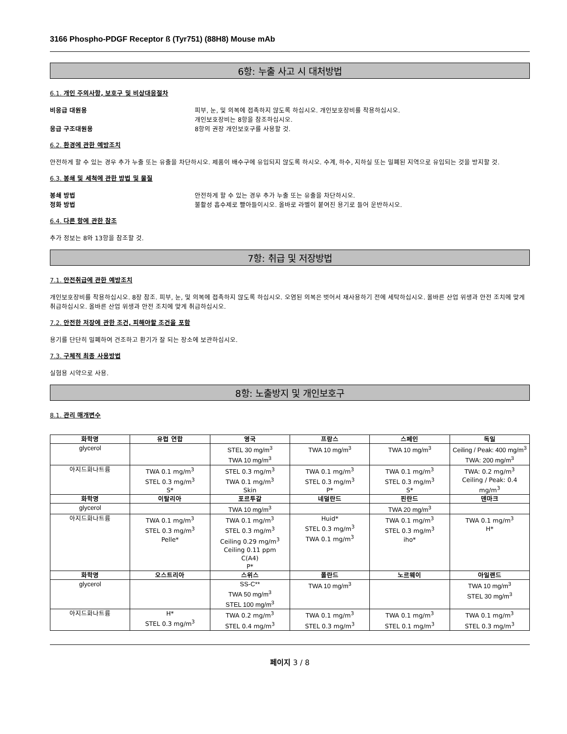3166 Phospho-PDGF Receptor ß (Tyr751) (88H8) Mouse mAb
6항: 누출 사고 시 대처방법
6.1. 개인 주의사항, 보호구 및 비상대응절차
비응급 대원용 피부, 눈, 및 의복에 접촉하지 않도록 하십시오. 개인보호장비를 착용하십시오.
개인보호장비는 8항을 참조하십시오.
응급 구조대원용 8항의 권장 개인보호구를 사용할 것.
6.2. 환경에 관한 예방조치
안전하게 할 수 있는 경우 추가 누출 또는 유출을 차단하시오. 제품이 배수구에 유입되지 않도록 하시오. 수계, 하수, 지하실 또는 밀폐된 지역으로 유입되는 것을 방지할 것.
6.3. 봉쇄 및 세척에 관한 방법 및 물질
봉쇄 방법 안전하게 할 수 있는 경우 추가 누출 또는 유출을 차단하시오.
정화 방법 불활성 흡수제로 빨아들이시오. 올바로 라벨이 붙여진 용기로 들어 운반하시오.
6.4. 다른 항에 관한 참조
추가 정보는 8와 13항을 참조할 것.
7항: 취급 및 저장방법
7.1. 안전취급에 관한 예방조치
개인보호장비를 착용하십시오. 8장 참조. 피부, 눈, 및 의복에 접촉하지 않도록 하십시오. 오염된 의복은 벗어서 재사용하기 전에 세탁하십시오. 올바른 산업 위생과 안전 조치에 맞게 취급하십시오. 올바른 산업 위생과 안전 조치에 맞게 취급하십시오.
7.2. 안전한 저장에 관한 조건, 피해야할 조건을 포함
용기를 단단히 밀폐하여 건조하고 환기가 잘 되는 장소에 보관하십시오.
7.3. 구체적 최종 사용방법
실험용 시약으로 사용.
8항: 노출방지 및 개인보호구
8.1. 관리 매개변수
| 화학명 | 유럽 연합 | 영국 | 프랑스 | 스페인 | 독일 |
| --- | --- | --- | --- | --- | --- |
| glycerol | | STEL 30 mg/m<sup>3</sup> TWA 10 mg/m<sup>3</sup> | TWA 10 mg/m<sup>3</sup> | TWA 10 mg/m<sup>3</sup> | Ceiling / Peak: 400 mg/m<sup>3</sup> TWA: 200 mg/m<sup>3</sup> |
| 아지드화나트륨 | TWA 0.1 mg/m<sup>3</sup> STEL 0.3 mg/m<sup>3</sup> S* | STEL 0.3 mg/m<sup>3</sup> TWA 0.1 mg/m<sup>3</sup> Skin | TWA 0.1 mg/m<sup>3</sup> STEL 0.3 mg/m<sup>3</sup> P* | TWA 0.1 mg/m<sup>3</sup> STEL 0.3 mg/m<sup>3</sup> S* | TWA: 0.2 mg/m<sup>3</sup> Ceiling / Peak: 0.4 mg/m<sup>3</sup> |
| 화학명 | 이탈리아 | 포르투갈 | 네덜란드 | 핀란드 | 덴마크 |
| glycerol | | TWA 10 mg/m<sup>3</sup> | | TWA 20 mg/m<sup>3</sup> | |
| 아지드화나트륨 | TWA 0.1 mg/m<sup>3</sup> STEL 0.3 mg/m<sup>3</sup> Pelle* | TWA 0.1 mg/m<sup>3</sup> STEL 0.3 mg/m<sup>3</sup> Ceiling 0.29 mg/m<sup>3</sup> Ceiling 0.11 ppm C(A4) P* | Huid* STEL 0.3 mg/m<sup>3</sup> TWA 0.1 mg/m<sup>3</sup> | TWA 0.1 mg/m<sup>3</sup> STEL 0.3 mg/m<sup>3</sup> iho* | TWA 0.1 mg/m<sup>3</sup> H* |
| 화학명 | 오스트리아 | 스위스 | 폴란드 | 노르웨이 | 아일랜드 |
| glycerol | | SS-C** TWA 50 mg/m<sup>3</sup> STEL 100 mg/m<sup>3</sup> | TWA 10 mg/m<sup>3</sup> | | TWA 10 mg/m<sup>3</sup> STEL 30 mg/m<sup>3</sup> |
| 아지드화나트륨 | H* STEL 0.3 mg/m<sup>3</sup> | TWA 0.2 mg/m<sup>3</sup> STEL 0.4 mg/m<sup>3</sup> | TWA 0.1 mg/m<sup>3</sup> STEL 0.3 mg/m<sup>3</sup> | TWA 0.1 mg/m<sup>3</sup> STEL 0.1 mg/m<sup>3</sup> | TWA 0.1 mg/m<sup>3</sup> STEL 0.3 mg/m<sup>3</sup> |
페이지 3 / 8